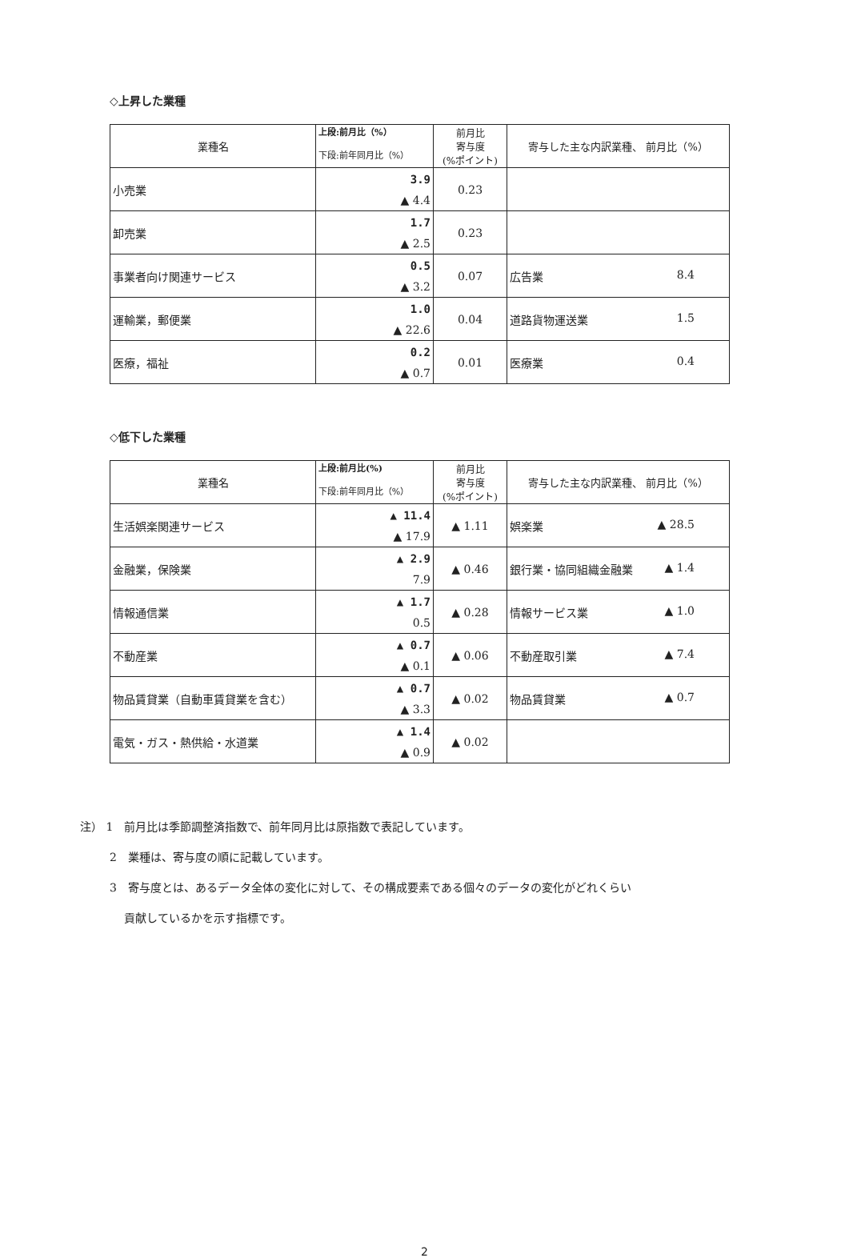◇上昇した業種
| 業種名 | 上段:前月比（%） 下段:前年同月比（%） | 前月比 寄与度 (%ポイント) | 寄与した主な内訳業種、 前月比（%） |
| --- | --- | --- | --- |
| 小売業 | 3.9 ▲ 4.4 | 0.23 | |
| 卸売業 | 1.7 ▲ 2.5 | 0.23 | |
| 事業者向け関連サービス | 0.5 ▲ 3.2 | 0.07 | 広告業 8.4 |
| 運輸業，郵便業 | 1.0 ▲ 22.6 | 0.04 | 道路貨物運送業 1.5 |
| 医療，福祉 | 0.2 ▲ 0.7 | 0.01 | 医療業 0.4 |
◇低下した業種
| 業種名 | 上段:前月比(%) 下段:前年同月比（%） | 前月比 寄与度 (%ポイント) | 寄与した主な内訳業種、 前月比（%） |
| --- | --- | --- | --- |
| 生活娯楽関連サービス | ▲ 11.4 ▲ 17.9 | ▲ 1.11 | 娯楽業 ▲ 28.5 |
| 金融業，保険業 | ▲ 2.9 7.9 | ▲ 0.46 | 銀行業・協同組織金融業 ▲ 1.4 |
| 情報通信業 | ▲ 1.7 0.5 | ▲ 0.28 | 情報サービス業 ▲ 1.0 |
| 不動産業 | ▲ 0.7 ▲ 0.1 | ▲ 0.06 | 不動産取引業 ▲ 7.4 |
| 物品賃貸業（自動車賃貸業を含む） | ▲ 0.7 ▲ 3.3 | ▲ 0.02 | 物品賃貸業 ▲ 0.7 |
| 電気・ガス・熱供給・水道業 | ▲ 1.4 ▲ 0.9 | ▲ 0.02 | |
注） 1　前月比は季節調整済指数で、前年同月比は原指数で表記しています。
2　業種は、寄与度の順に記載しています。
3　寄与度とは、あるデータ全体の変化に対して、その構成要素である個々のデータの変化がどれくらい
　 貢献しているかを示す指標です。
2